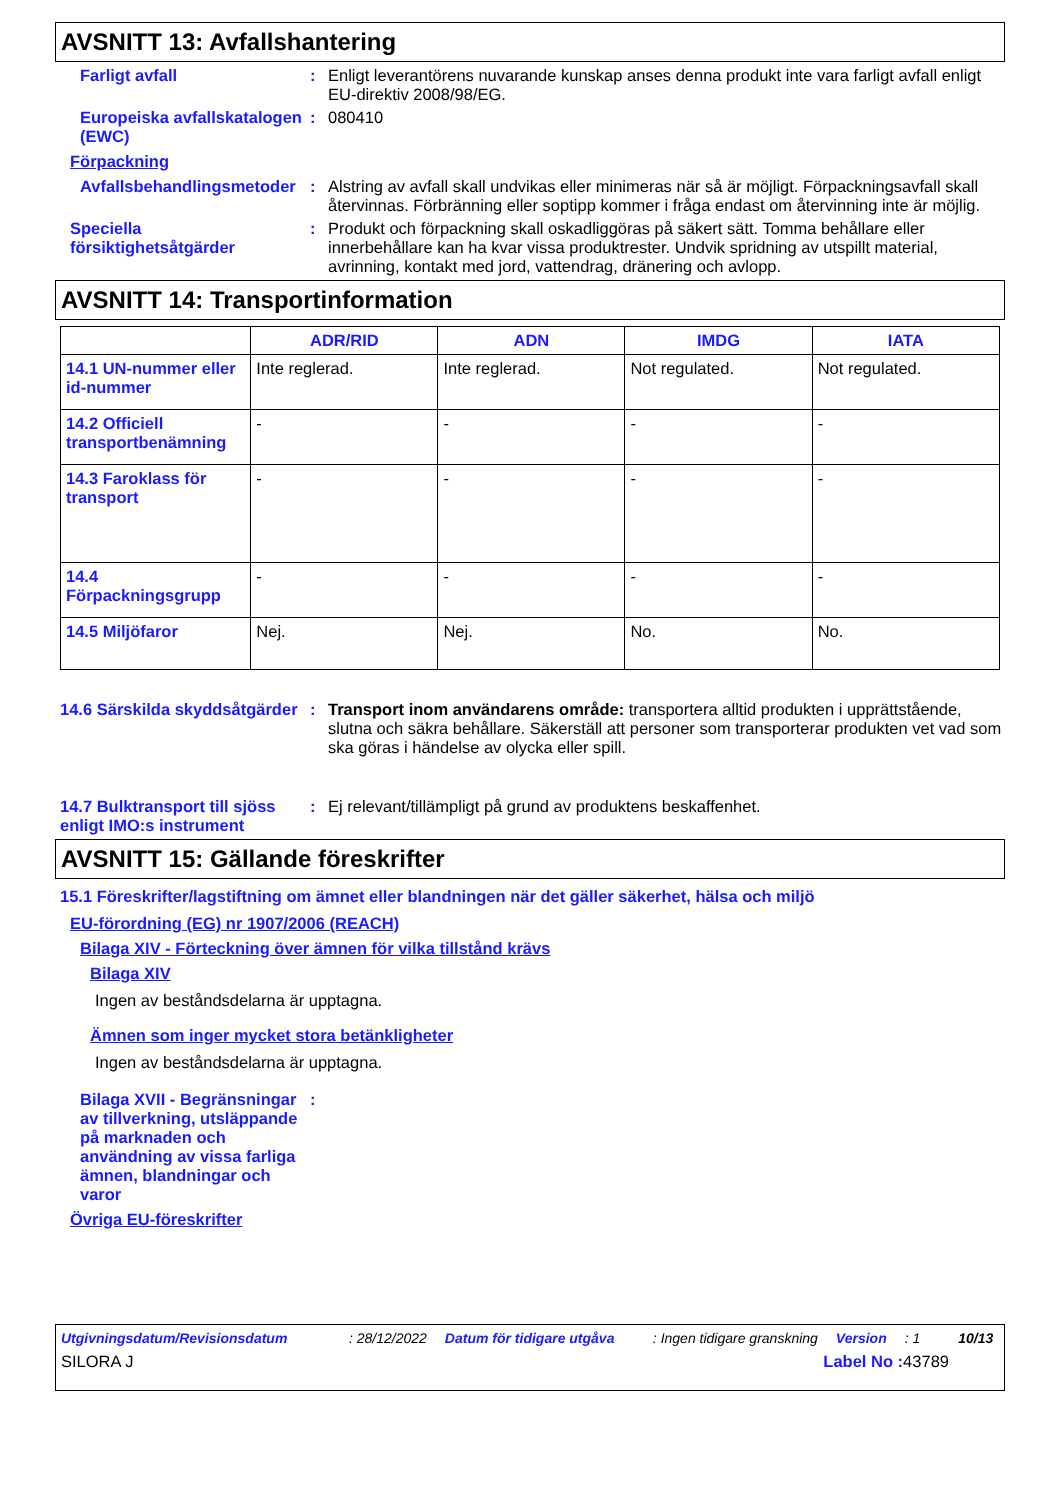AVSNITT 13: Avfallshantering
Farligt avfall : Enligt leverantörens nuvarande kunskap anses denna produkt inte vara farligt avfall enligt EU-direktiv 2008/98/EG.
Europeiska avfallskatalogen (EWC)
: 080410
Förpackning
Avfallsbehandlingsmetoder
: Alstring av avfall skall undvikas eller minimeras när så är möjligt. Förpackningsavfall skall återvinnas. Förbränning eller soptipp kommer i fråga endast om återvinning inte är möjlig.
Speciella försiktighetsåtgärder
: Produkt och förpackning skall oskadliggöras på säkert sätt. Tomma behållare eller innerbehållare kan ha kvar vissa produktrester. Undvik spridning av utspillt material, avrinning, kontakt med jord, vattendrag, dränering och avlopp.
AVSNITT 14: Transportinformation
| | ADR/RID | ADN | IMDG | IATA |
| --- | --- | --- | --- | --- |
| 14.1 UN-nummer eller id-nummer | Inte reglerad. | Inte reglerad. | Not regulated. | Not regulated. |
| 14.2 Officiell transportbenämning | - | - | - | - |
| 14.3 Faroklass för transport | - | - | - | - |
| 14.4 Förpackningsgrupp | - | - | - | - |
| 14.5 Miljöfaror | Nej. | Nej. | No. | No. |
14.6 Särskilda skyddsåtgärder
: Transport inom användarens område: transportera alltid produkten i upprättstående, slutna och säkra behållare. Säkerställ att personer som transporterar produkten vet vad som ska göras i händelse av olycka eller spill.
14.7 Bulktransport till sjöss enligt IMO:s instrument
: Ej relevant/tillämpligt på grund av produktens beskaffenhet.
AVSNITT 15: Gällande föreskrifter
15.1 Föreskrifter/lagstiftning om ämnet eller blandningen när det gäller säkerhet, hälsa och miljö
EU-förordning (EG) nr 1907/2006 (REACH)
Bilaga XIV - Förteckning över ämnen för vilka tillstånd krävs
Bilaga XIV
Ingen av beståndsdelarna är upptagna.
Ämnen som inger mycket stora betänkligheter
Ingen av beståndsdelarna är upptagna.
Bilaga XVII - Begränsningar av tillverkning, utsläppande på marknaden och användning av vissa farliga ämnen, blandningar och varor
:
Övriga EU-föreskrifter
Utgivningsdatum/Revisionsdatum: 28/12/2022 Datum för tidigare utgåva: Ingen tidigare granskning Version: 1 10/13
SILORA J Label No : 43789